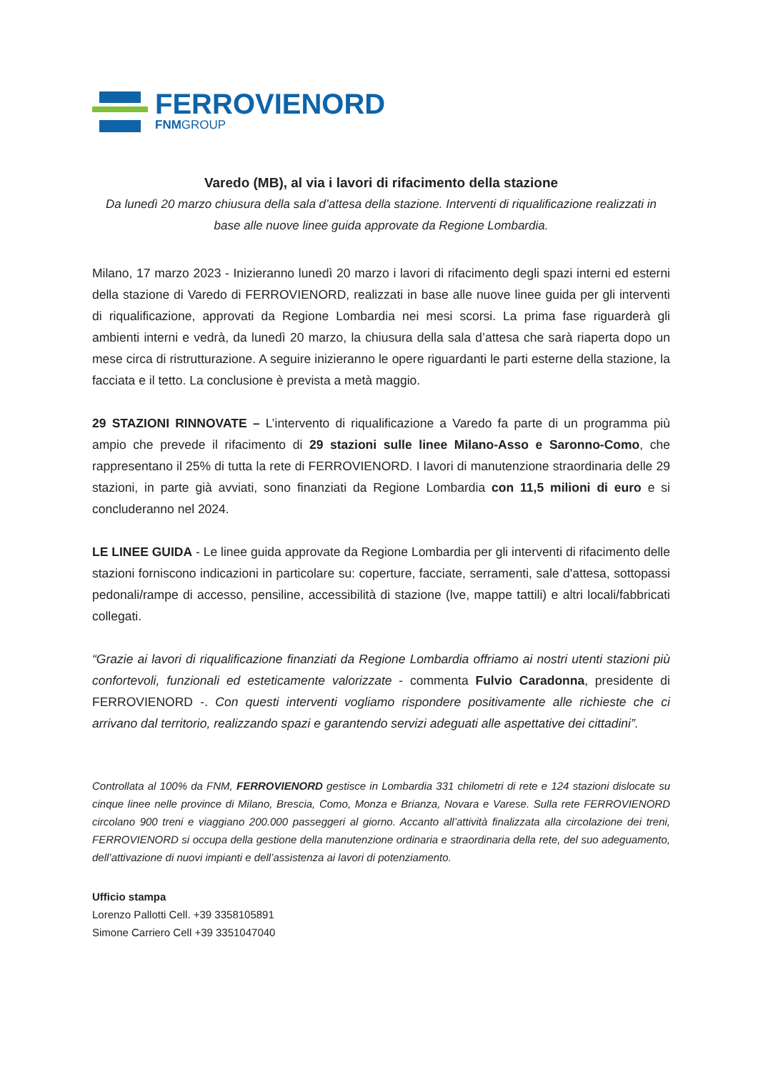FERROVIENORD
FNMGROUP
Varedo (MB), al via i lavori di rifacimento della stazione
Da lunedì 20 marzo chiusura della sala d’attesa della stazione. Interventi di riqualificazione realizzati in base alle nuove linee guida approvate da Regione Lombardia.
Milano, 17 marzo 2023 - Inizieranno lunedì 20 marzo i lavori di rifacimento degli spazi interni ed esterni della stazione di Varedo di FERROVIENORD, realizzati in base alle nuove linee guida per gli interventi di riqualificazione, approvati da Regione Lombardia nei mesi scorsi. La prima fase riguarderà gli ambienti interni e vedrà, da lunedì 20 marzo, la chiusura della sala d’attesa che sarà riaperta dopo un mese circa di ristrutturazione. A seguire inizieranno le opere riguardanti le parti esterne della stazione, la facciata e il tetto. La conclusione è prevista a metà maggio.
29 STAZIONI RINNOVATE – L’intervento di riqualificazione a Varedo fa parte di un programma più ampio che prevede il rifacimento di 29 stazioni sulle linee Milano-Asso e Saronno-Como, che rappresentano il 25% di tutta la rete di FERROVIENORD. I lavori di manutenzione straordinaria delle 29 stazioni, in parte già avviati, sono finanziati da Regione Lombardia con 11,5 milioni di euro e si concluderanno nel 2024.
LE LINEE GUIDA - Le linee guida approvate da Regione Lombardia per gli interventi di rifacimento delle stazioni forniscono indicazioni in particolare su: coperture, facciate, serramenti, sale d'attesa, sottopassi pedonali/rampe di accesso, pensiline, accessibilità di stazione (lve, mappe tattili) e altri locali/fabbricati collegati.
“Grazie ai lavori di riqualificazione finanziati da Regione Lombardia offriamo ai nostri utenti stazioni più confortevoli, funzionali ed esteticamente valorizzate - commenta Fulvio Caradonna, presidente di FERROVIENORD -. Con questi interventi vogliamo rispondere positivamente alle richieste che ci arrivano dal territorio, realizzando spazi e garantendo servizi adeguati alle aspettative dei cittadini”.
Controllata al 100% da FNM, FERROVIENORD gestisce in Lombardia 331 chilometri di rete e 124 stazioni dislocate su cinque linee nelle province di Milano, Brescia, Como, Monza e Brianza, Novara e Varese. Sulla rete FERROVIENORD circolano 900 treni e viaggiano 200.000 passeggeri al giorno. Accanto all’attività finalizzata alla circolazione dei treni, FERROVIENORD si occupa della gestione della manutenzione ordinaria e straordinaria della rete, del suo adeguamento, dell’attivazione di nuovi impianti e dell’assistenza ai lavori di potenziamento.
Ufficio stampa
Lorenzo Pallotti Cell. +39 3358105891
Simone Carriero Cell +39 3351047040